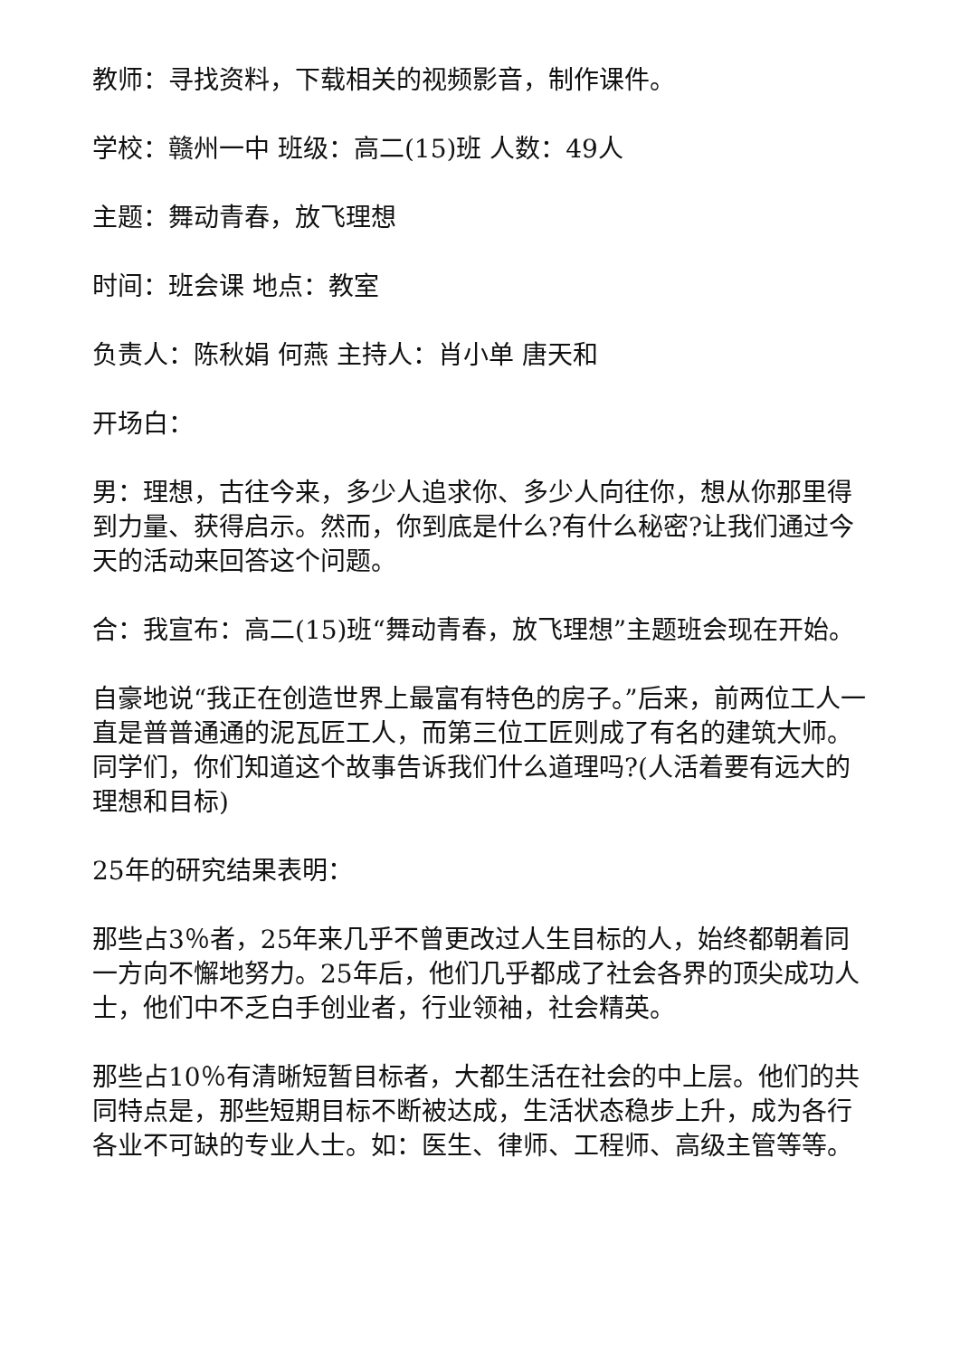教师：寻找资料，下载相关的视频影音，制作课件。
学校：赣州一中 班级：高二(15)班 人数：49人
主题：舞动青春，放飞理想
时间：班会课 地点：教室
负责人：陈秋娟 何燕 主持人：肖小单 唐天和
开场白：
男：理想，古往今来，多少人追求你、多少人向往你，想从你那里得到力量、获得启示。然而，你到底是什么?有什么秘密?让我们通过今天的活动来回答这个问题。
合：我宣布：高二(15)班“舞动青春，放飞理想”主题班会现在开始。
自豪地说“我正在创造世界上最富有特色的房子。”后来，前两位工人一直是普普通通的泥瓦匠工人，而第三位工匠则成了有名的建筑大师。同学们，你们知道这个故事告诉我们什么道理吗?(人活着要有远大的理想和目标)
25年的研究结果表明：
那些占3％者，25年来几乎不曾更改过人生目标的人，始终都朝着同一方向不懈地努力。25年后，他们几乎都成了社会各界的顶尖成功人士，他们中不乏白手创业者，行业领袖，社会精英。
那些占10％有清晰短暂目标者，大都生活在社会的中上层。他们的共同特点是，那些短期目标不断被达成，生活状态稳步上升，成为各行各业不可缺的专业人士。如：医生、律师、工程师、高级主管等等。